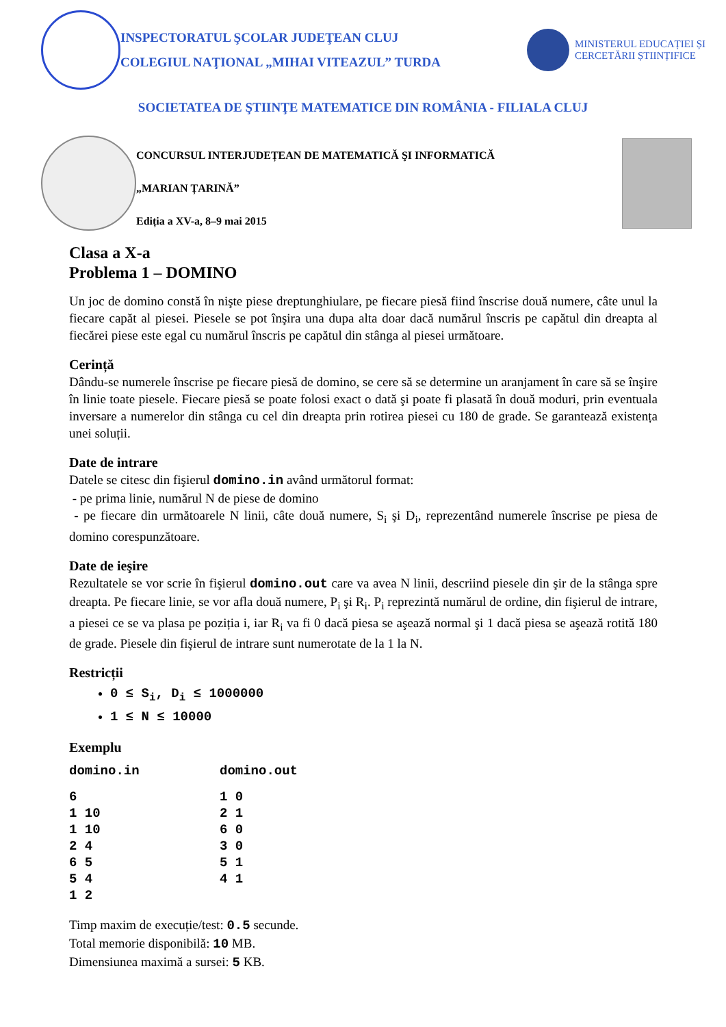INSPECTORATUL ŞCOLAR JUDEŢEAN CLUJ
COLEGIUL NAŢIONAL „MIHAI VITEAZUL” TURDA
MINISTERUL EDUCAȚIEI ȘI
CERCETĂRII ȘTIINȚIFICE
SOCIETATEA DE ŞTIINŢE MATEMATICE DIN ROMÂNIA - FILIALA CLUJ
CONCURSUL INTERJUDEȚEAN DE MATEMATICĂ ŞI INFORMATICĂ
„MARIAN ȚARINĂ”
Ediția a XV-a, 8–9 mai 2015
Clasa a X-a
Problema 1 – DOMINO
Un joc de domino constă în nişte piese dreptunghiulare, pe fiecare piesă fiind înscrise două numere, câte unul la fiecare capăt al piesei. Piesele se pot înşira una dupa alta doar dacă numărul înscris pe capătul din dreapta al fiecărei piese este egal cu numărul înscris pe capătul din stânga al piesei următoare.
Cerință
Dându-se numerele înscrise pe fiecare piesă de domino, se cere să se determine un aranjament în care să se înşire în linie toate piesele. Fiecare piesă se poate folosi exact o dată şi poate fi plasată în două moduri, prin eventuala inversare a numerelor din stânga cu cel din dreapta prin rotirea piesei cu 180 de grade. Se garantează existența unei soluții.
Date de intrare
Datele se citesc din fişierul domino.in având următorul format:
- pe prima linie, numărul N de piese de domino
- pe fiecare din următoarele N linii, câte două numere, S<sub>i</sub> şi D<sub>i</sub>, reprezentând numerele înscrise pe piesa de domino corespunzătoare.
Date de ieşire
Rezultatele se vor scrie în fişierul domino.out care va avea N linii, descriind piesele din şir de la stânga spre dreapta. Pe fiecare linie, se vor afla două numere, P<sub>i</sub> şi R<sub>i</sub>. P<sub>i</sub> reprezintă numărul de ordine, din fişierul de intrare, a piesei ce se va plasa pe poziția i, iar R<sub>i</sub> va fi 0 dacă piesa se aşează normal şi 1 dacă piesa se aşează rotită 180 de grade. Piesele din fişierul de intrare sunt numerotate de la 1 la N.
Restricții
0 ≤ S<sub>i</sub>, D<sub>i</sub> ≤ 1000000
1 ≤ N ≤ 10000
Exemplu
| domino.in | domino.out |
| --- | --- |
| 6 | 1 0 |
| 1 10 | 2 1 |
| 1 10 | 6 0 |
| 2 4 | 3 0 |
| 6 5 | 5 1 |
| 5 4 | 4 1 |
| 1 2 | |
Timp maxim de execuție/test: 0.5 secunde.
Total memorie disponibilă: 10 MB.
Dimensiunea maximă a sursei: 5 KB.